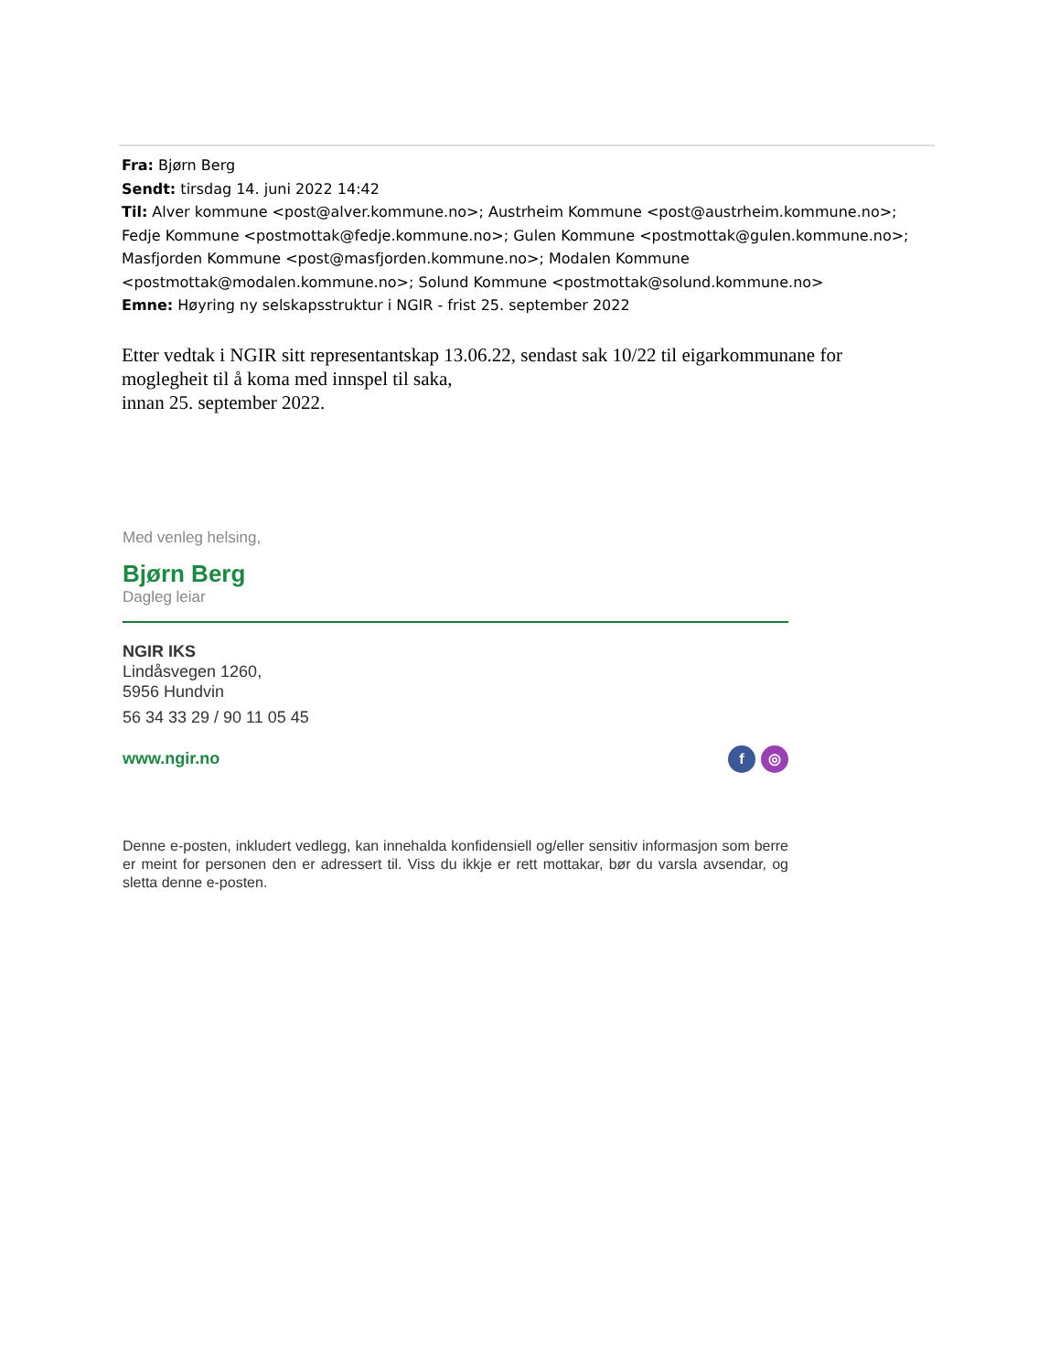Fra: Bjørn Berg
Sendt: tirsdag 14. juni 2022 14:42
Til: Alver kommune <post@alver.kommune.no>; Austrheim Kommune <post@austrheim.kommune.no>; Fedje Kommune <postmottak@fedje.kommune.no>; Gulen Kommune <postmottak@gulen.kommune.no>; Masfjorden Kommune <post@masfjorden.kommune.no>; Modalen Kommune <postmottak@modalen.kommune.no>; Solund Kommune <postmottak@solund.kommune.no>
Emne: Høyring ny selskapsstruktur i NGIR - frist 25. september 2022
Etter vedtak i NGIR sitt representantskap 13.06.22, sendast sak 10/22 til eigarkommunane for moglegheit til å koma med innspel til saka,
innan 25. september 2022.
Med venleg helsing,
Bjørn Berg
Dagleg leiar
NGIR IKS
Lindåsvegen 1260,
5956 Hundvin
56 34 33 29 / 90 11 05 45
www.ngir.no f ◎
Denne e-posten, inkludert vedlegg, kan innehalda konfidensiell og/eller sensitiv informasjon som berre er meint for personen den er adressert til. Viss du ikkje er rett mottakar, bør du varsla avsendar, og sletta denne e-posten.